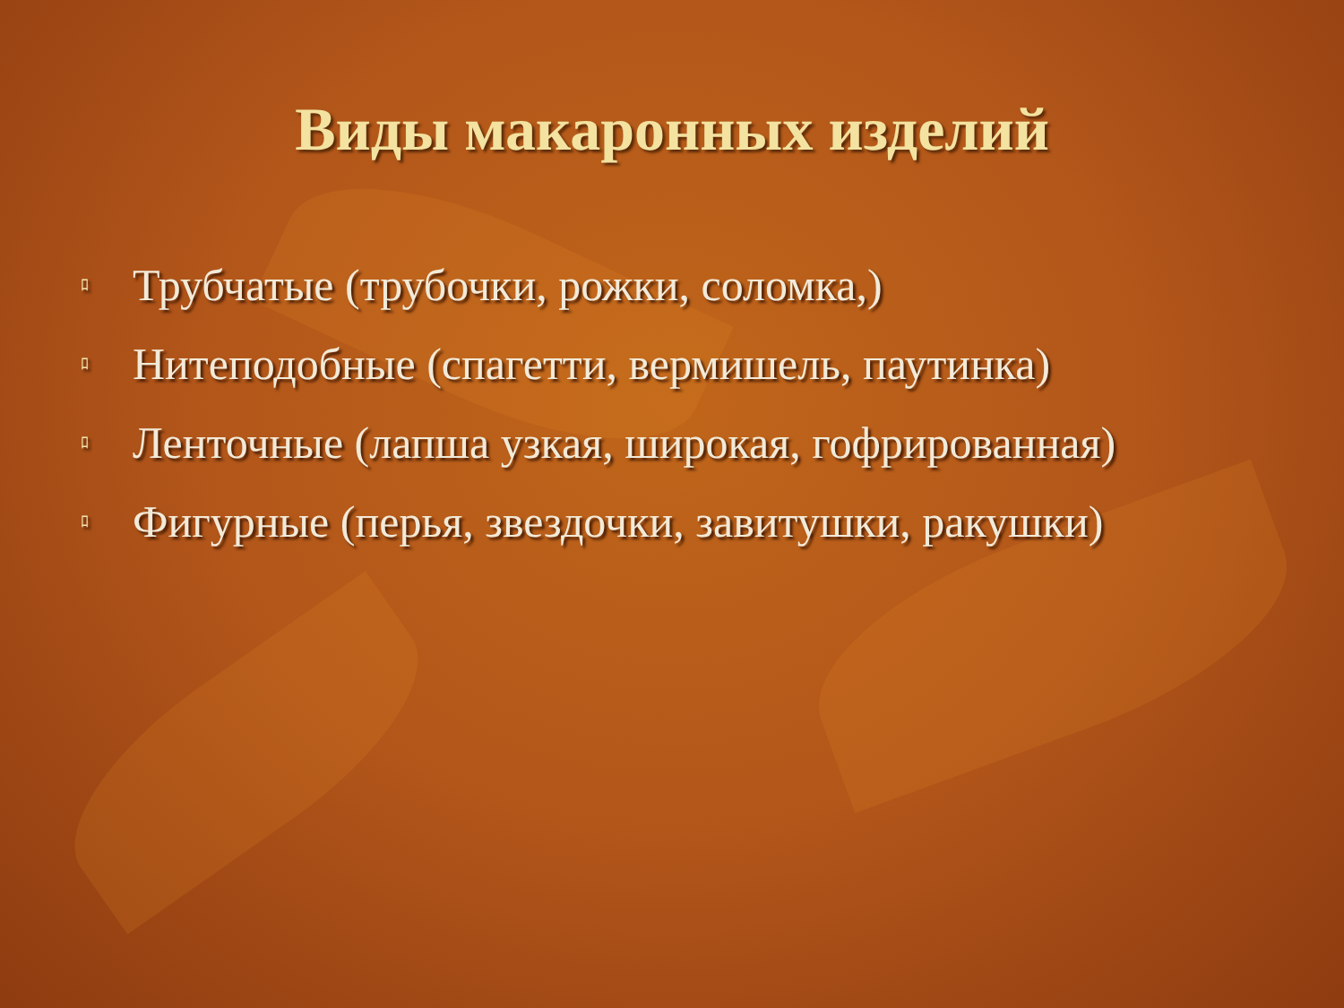Виды макаронных изделий
ﾛ Трубчатые (трубочки, рожки, соломка,)
ﾛ Нитеподобные (спагетти, вермишель, паутинка)
ﾛ Ленточные (лапша узкая, широкая, гофрированная)
ﾛ Фигурные (перья, звездочки, завитушки, ракушки)